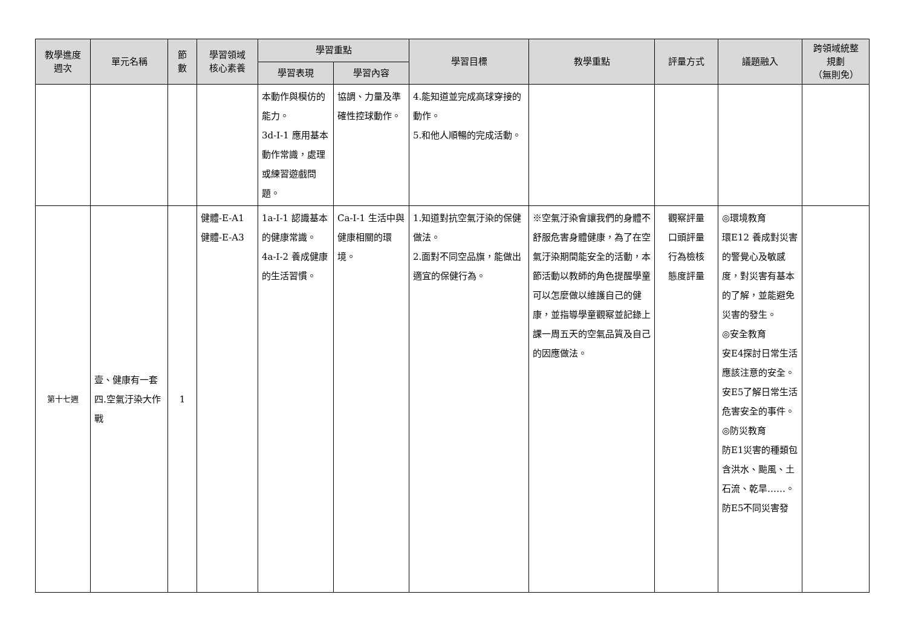| 教學進度 週次 | 單元名稱 | 節 數 | 學習領域 核心素養 | 學習重點 | | 學習目標 | 教學重點 | 評量方式 | 議題融入 | 跨領域統整 規劃 （無則免） |
| --- | --- | --- | --- | --- | --- | --- | --- | --- | --- | --- |
| | | | | 學習表現 | 學習內容 | | | | | |
| | | | | 本動作與模仿的能力。 3d-I-1 應用基本動作常識，處理或練習遊戲問題。 | 協調、力量及準確性控球動作。 | 4.能知道並完成高球穿接的動作。 5.和他人順暢的完成活動。 | | | | |
| 第十七週 | 壹、健康有一套 四.空氣汙染大作戰 | 1 | 健體-E-A1 健體-E-A3 | 1a-I-1 認識基本的健康常識。 4a-I-2 養成健康的生活習慣。 | Ca-I-1 生活中與健康相關的環境。 | 1.知道對抗空氣汙染的保健做法。 2.面對不同空品旗，能做出適宜的保健行為。 | ※空氣汙染會讓我們的身體不舒服危害身體健康，為了在空氣汙染期間能安全的活動，本節活動以教師的角色提醒學童可以怎麼做以維護自己的健康，並指導學童觀察並記錄上課一周五天的空氣品質及自己的因應做法。 | 觀察評量 口頭評量 行為檢核 態度評量 | ◎環境教育 環E12 養成對災害的警覺心及敏感度，對災害有基本的了解，並能避免災害的發生。 ◎安全教育 安E4探討日常生活應該注意的安全。 安E5了解日常生活危害安全的事件。 ◎防災教育 防E1災害的種類包含洪水、颱風、土石流、乾旱……。 防E5不同災害發 | |